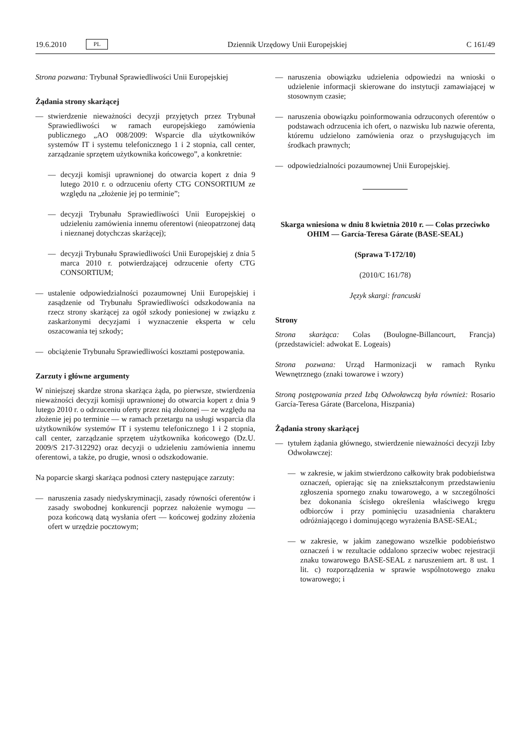19.6.2010 PL Dziennik Urzędowy Unii Europejskiej C 161/49
Strona pozwana: Trybunał Sprawiedliwości Unii Europejskiej
Żądania strony skarżącej
— stwierdzenie nieważności decyzji przyjętych przez Trybunał Sprawiedliwości w ramach europejskiego zamówienia publicznego „AO 008/2009: Wsparcie dla użytkowników systemów IT i systemu telefonicznego 1 i 2 stopnia, call center, zarządzanie sprzętem użytkownika końcowego”, a konkretnie:
— decyzji komisji uprawnionej do otwarcia kopert z dnia 9 lutego 2010 r. o odrzuceniu oferty CTG CONSORTIUM ze względu na „złożenie jej po terminie”;
— decyzji Trybunału Sprawiedliwości Unii Europejskiej o udzieleniu zamówienia innemu oferentowi (nieopatrzonej datą i nieznanej dotychczas skarżącej);
— decyzji Trybunału Sprawiedliwości Unii Europejskiej z dnia 5 marca 2010 r. potwierdzającej odrzucenie oferty CTG CONSORTIUM;
— ustalenie odpowiedzialności pozaumownej Unii Europejskiej i zasądzenie od Trybunału Sprawiedliwości odszkodowania na rzecz strony skarżącej za ogół szkody poniesionej w związku z zaskarżonymi decyzjami i wyznaczenie eksperta w celu oszacowania tej szkody;
— obciążenie Trybunału Sprawiedliwości kosztami postępowania.
Zarzuty i główne argumenty
W niniejszej skardze strona skarżąca żąda, po pierwsze, stwierdzenia nieważności decyzji komisji uprawnionej do otwarcia kopert z dnia 9 lutego 2010 r. o odrzuceniu oferty przez nią złożonej — ze względu na złożenie jej po terminie — w ramach przetargu na usługi wsparcia dla użytkowników systemów IT i systemu telefonicznego 1 i 2 stopnia, call center, zarządzanie sprzętem użytkownika końcowego (Dz.U. 2009/S 217-312292) oraz decyzji o udzieleniu zamówienia innemu oferentowi, a także, po drugie, wnosi o odszkodowanie.
Na poparcie skargi skarżąca podnosi cztery następujące zarzuty:
— naruszenia zasady niedyskryminacji, zasady równości oferentów i zasady swobodnej konkurencji poprzez nałożenie wymogu — poza końcową datą wysłania ofert — końcowej godziny złożenia ofert w urzędzie pocztowym;
— naruszenia obowiązku udzielenia odpowiedzi na wnioski o udzielenie informacji skierowane do instytucji zamawiającej w stosownym czasie;
— naruszenia obowiązku poinformowania odrzuconych oferentów o podstawach odrzucenia ich ofert, o nazwisku lub nazwie oferenta, któremu udzielono zamówienia oraz o przysługujących im środkach prawnych;
— odpowiedzialności pozaumownej Unii Europejskiej.
Skarga wniesiona w dniu 8 kwietnia 2010 r. — Colas przeciwko OHIM — García-Teresa Gárate (BASE-SEAL)
(Sprawa T-172/10)
(2010/C 161/78)
Język skargi: francuski
Strony
Strona skarżąca: Colas (Boulogne-Billancourt, Francja) (przedstawiciel: adwokat E. Logeais)
Strona pozwana: Urząd Harmonizacji w ramach Rynku Wewnętrznego (znaki towarowe i wzory)
Stroną postępowania przed Izbą Odwoławczą była również: Rosario García-Teresa Gárate (Barcelona, Hiszpania)
Żądania strony skarżącej
— tytułem żądania głównego, stwierdzenie nieważności decyzji Izby Odwoławczej:
— w zakresie, w jakim stwierdzono całkowity brak podobieństwa oznaczeń, opierając się na zniekształconym przedstawieniu zgłoszenia spornego znaku towarowego, a w szczególności bez dokonania ścisłego określenia właściwego kręgu odbiorców i przy pominięciu uzasadnienia charakteru odróżniającego i dominującego wyrażenia BASE-SEAL;
— w zakresie, w jakim zanegowano wszelkie podobieństwo oznaczeń i w rezultacie oddalono sprzeciw wobec rejestracji znaku towarowego BASE-SEAL z naruszeniem art. 8 ust. 1 lit. c) rozporządzenia w sprawie wspólnotowego znaku towarowego; i